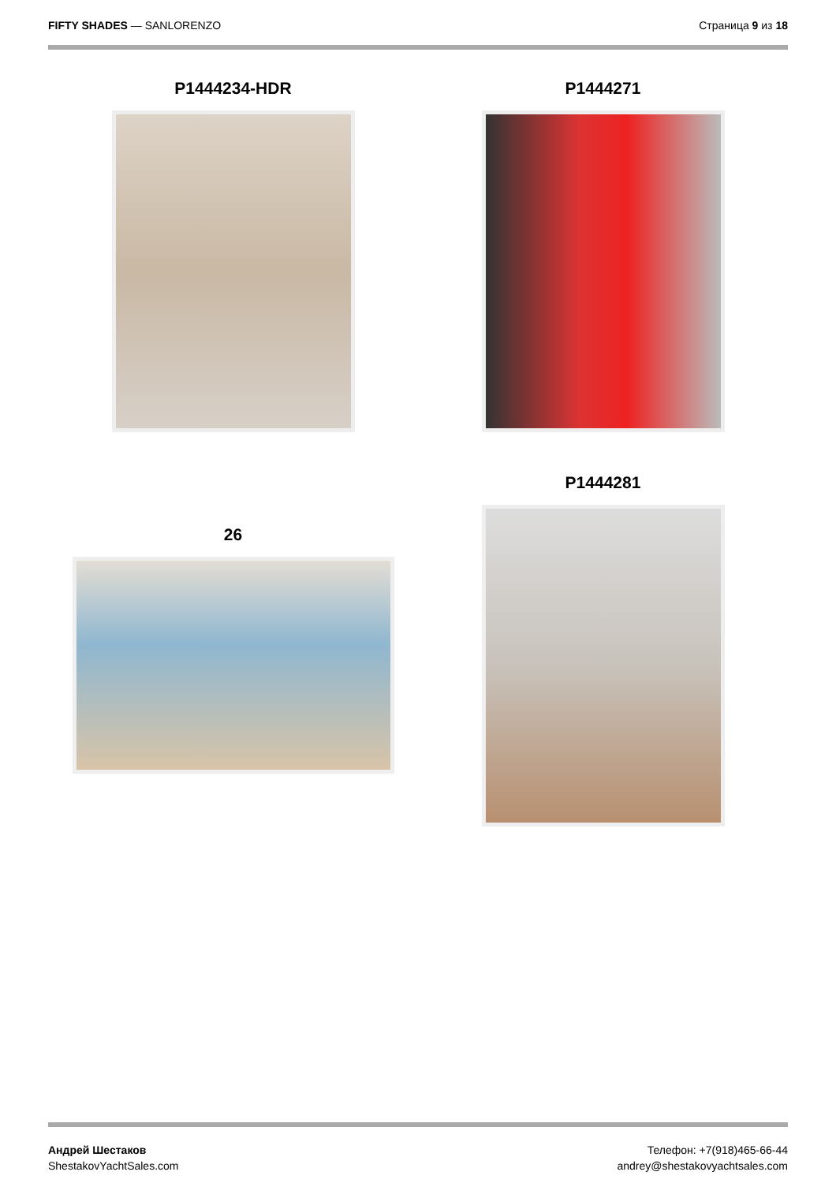FIFTY SHADES — SANLORENZO Страница 9 из 18
P1444234-HDR
P1444271
26
P1444281
Андрей Шестаков
ShestakovYachtSales.com
Телефон: +7(918)465-66-44
andrey@shestakovyachtsales.com